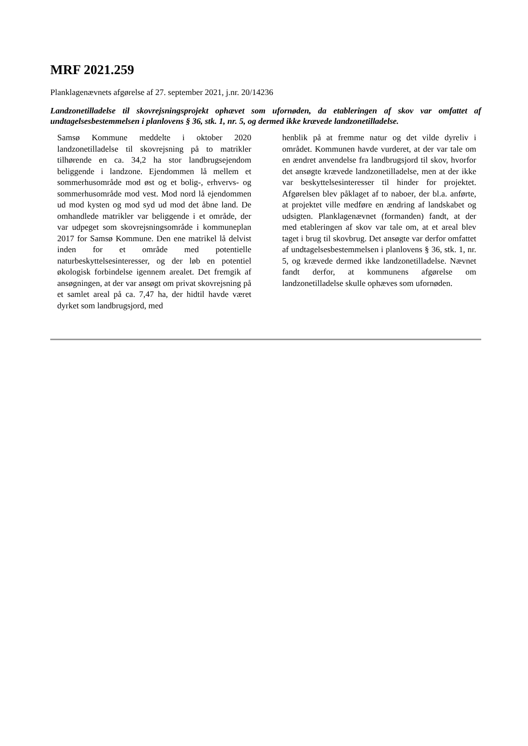MRF 2021.259
Planklagenævnets afgørelse af 27. september 2021, j.nr. 20/14236
Landzonetilladelse til skovrejsningsprojekt ophævet som ufornøden, da etableringen af skov var omfattet af undtagelsesbestemmelsen i planlovens § 36, stk. 1, nr. 5, og dermed ikke krævede landzonetilladelse.
Samsø Kommune meddelte i oktober 2020 landzonetilladelse til skovrejsning på to matrikler tilhørende en ca. 34,2 ha stor landbrugsejendom beliggende i landzone. Ejendommen lå mellem et sommerhusområde mod øst og et bolig-, erhvervs- og sommerhusområde mod vest. Mod nord lå ejendommen ud mod kysten og mod syd ud mod det åbne land. De omhandlede matrikler var beliggende i et område, der var udpeget som skovrejsningsområde i kommuneplan 2017 for Samsø Kommune. Den ene matrikel lå delvist inden for et område med potentielle naturbeskyttelsesinteresser, og der løb en potentiel økologisk forbindelse igennem arealet. Det fremgik af ansøgningen, at der var ansøgt om privat skovrejsning på et samlet areal på ca. 7,47 ha, der hidtil havde været dyrket som landbrugsjord, med
henblik på at fremme natur og det vilde dyreliv i området. Kommunen havde vurderet, at der var tale om en ændret anvendelse fra landbrugsjord til skov, hvorfor det ansøgte krævede landzonetilladelse, men at der ikke var beskyttelsesinteresser til hinder for projektet. Afgørelsen blev påklaget af to naboer, der bl.a. anførte, at projektet ville medføre en ændring af landskabet og udsigten. Planklagenævnet (formanden) fandt, at der med etableringen af skov var tale om, at et areal blev taget i brug til skovbrug. Det ansøgte var derfor omfattet af undtagelsesbestemmelsen i planlovens § 36, stk. 1, nr. 5, og krævede dermed ikke landzonetilladelse. Nævnet fandt derfor, at kommunens afgørelse om landzonetilladelse skulle ophæves som ufornøden.